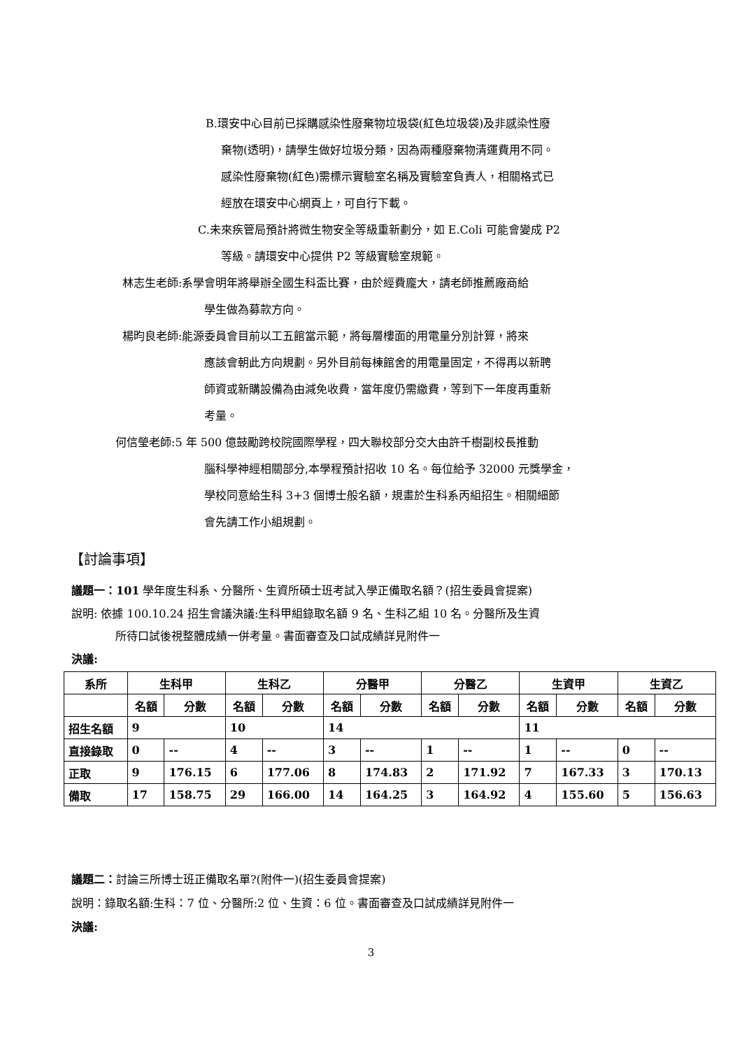B.環安中心目前已採購感染性廢棄物垃圾袋(紅色垃圾袋)及非感染性廢
棄物(透明)，請學生做好垃圾分類，因為兩種廢棄物清運費用不同。
感染性廢棄物(紅色)需標示實驗室名稱及實驗室負責人，相關格式已
經放在環安中心網頁上，可自行下載。
C.未來疾管局預計將微生物安全等級重新劃分，如 E.Coli 可能會變成 P2
等級。請環安中心提供 P2 等級實驗室規範。
林志生老師:系學會明年將舉辦全國生科盃比賽，由於經費龐大，請老師推薦廠商給
學生做為募款方向。
楊昀良老師:能源委員會目前以工五館當示範，將每層樓面的用電量分別計算，將來
應該會朝此方向規劃。另外目前每棟館舍的用電量固定，不得再以新聘
師資或新購設備為由減免收費，當年度仍需繳費，等到下一年度再重新
考量。
何信瑩老師:5 年 500 億鼓勵跨校院國際學程，四大聯校部分交大由許千樹副校長推動
腦科學神經相關部分,本學程預計招收 10 名。每位給予 32000 元獎學金，
學校同意給生科 3+3 個博士般名額，規畫於生科系丙組招生。相關細節
會先請工作小組規劃。
【討論事項】
議題一：101 學年度生科系、分醫所、生資所碩士班考試入學正備取名額？(招生委員會提案)
說明: 依據 100.10.24 招生會議決議:生科甲組錄取名額 9 名、生科乙組 10 名。分醫所及生資
所待口試後視整體成績一併考量。書面審查及口試成績詳見附件一
決議:
| 系所 | 生科甲 | | 生科乙 | | 分醫甲 | | 分醫乙 | | 生資甲 | | 生資乙 | |
| --- | --- | --- | --- | --- | --- | --- | --- | --- | --- | --- | --- | --- |
| | 名額 | 分數 | 名額 | 分數 | 名額 | 分數 | 名額 | 分數 | 名額 | 分數 | 名額 | 分數 |
| 招生名額 | 9 | | 10 | | 14 | | | | 11 | | | |
| 直接錄取 | 0 | -- | 4 | -- | 3 | -- | 1 | -- | 1 | -- | 0 | -- |
| 正取 | 9 | 176.15 | 6 | 177.06 | 8 | 174.83 | 2 | 171.92 | 7 | 167.33 | 3 | 170.13 |
| 備取 | 17 | 158.75 | 29 | 166.00 | 14 | 164.25 | 3 | 164.92 | 4 | 155.60 | 5 | 156.63 |
議題二：討論三所博士班正備取名單?(附件一)(招生委員會提案)
說明：錄取名額:生科：7 位、分醫所:2 位、生資：6 位。書面審查及口試成績詳見附件一
決議:
3